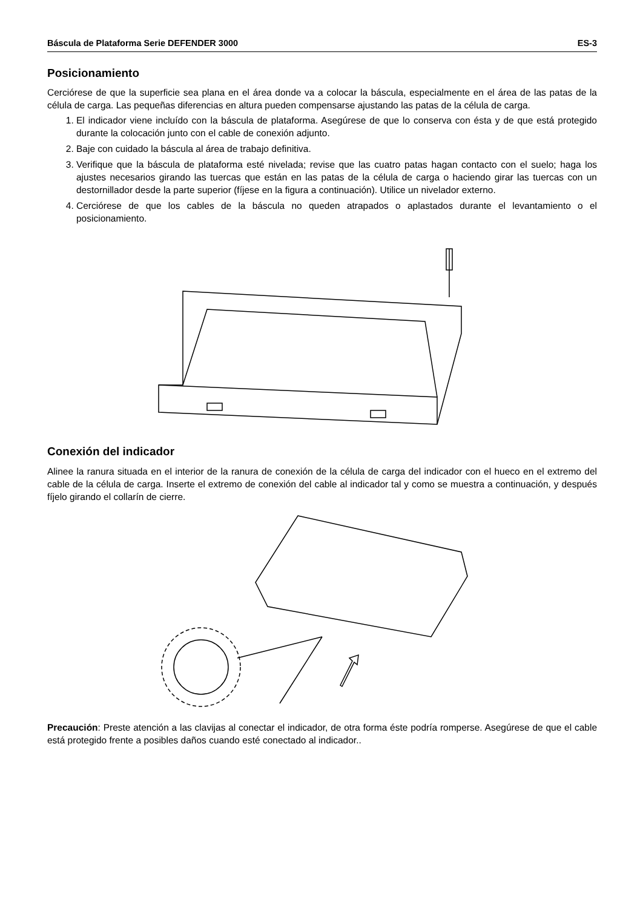Báscula de Plataforma Serie DEFENDER 3000 ES-3
Posicionamiento
Cerciórese de que la superficie sea plana en el área donde va a colocar la báscula, especialmente en el área de las patas de la célula de carga. Las pequeñas diferencias en altura pueden compensarse ajustando las patas de la célula de carga.
1. El indicador viene incluído con la báscula de plataforma. Asegúrese de que lo conserva con ésta y de que está protegido durante la colocación junto con el cable de conexión adjunto.
2. Baje con cuidado la báscula al área de trabajo definitiva.
3. Verifique que la báscula de plataforma esté nivelada; revise que las cuatro patas hagan contacto con el suelo; haga los ajustes necesarios girando las tuercas que están en las patas de la célula de carga o haciendo girar las tuercas con un destornillador desde la parte superior (fíjese en la figura a continuación). Utilice un nivelador externo.
4. Cerciórese de que los cables de la báscula no queden atrapados o aplastados durante el levantamiento o el posicionamiento.
Conexión del indicador
Alinee la ranura situada en el interior de la ranura de conexión de la célula de carga del indicador con el hueco en el extremo del cable de la célula de carga. Inserte el extremo de conexión del cable al indicador tal y como se muestra a continuación, y después fíjelo girando el collarín de cierre.
Precaución: Preste atención a las clavijas al conectar el indicador, de otra forma éste podría romperse. Asegúrese de que el cable está protegido frente a posibles daños cuando esté conectado al indicador..